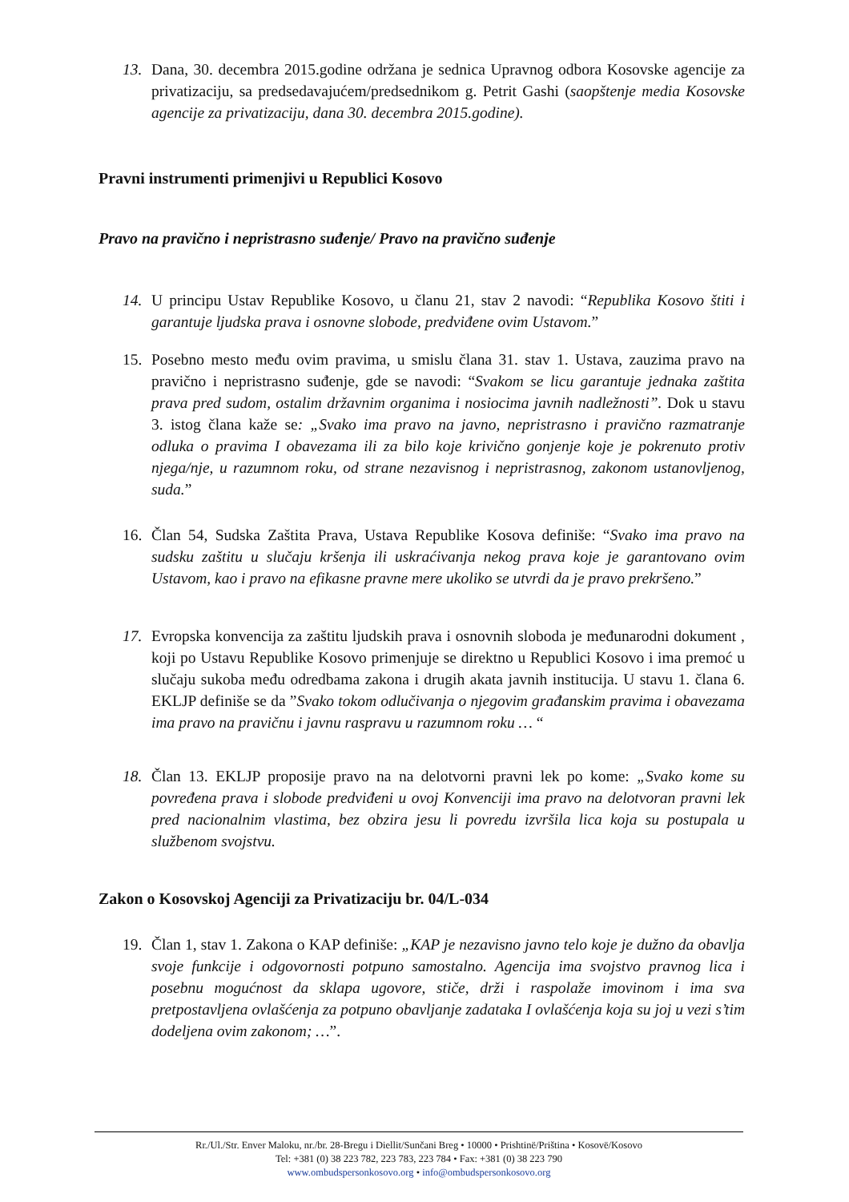13. Dana, 30. decembra 2015.godine održana je sednica Upravnog odbora Kosovske agencije za privatizaciju, sa predsedavajućem/predsednikom g. Petrit Gashi (saopštenje media Kosovske agencije za privatizaciju, dana 30. decembra 2015.godine).
Pravni instrumenti primenjivi u Republici Kosovo
Pravo na pravično i nepristrasno suđenje/ Pravo na pravično suđenje
14. U principu Ustav Republike Kosovo, u članu 21, stav 2 navodi: “Republika Kosovo štiti i garantuje ljudska prava i osnovne slobode, predviđene ovim Ustavom.”
15. Posebno mesto među ovim pravima, u smislu člana 31. stav 1. Ustava, zauzima pravo na pravično i nepristrasno suđenje, gde se navodi: “Svakom se licu garantuje jednaka zaštita prava pred sudom, ostalim državnim organima i nosiocima javnih nadležnosti”. Dok u stavu 3. istog člana kaže se: „Svako ima pravo na javno, nepristrasno i pravično razmatranje odluka o pravima I obavezama ili za bilo koje krivično gonjenje koje je pokrenuto protiv njega/nje, u razumnom roku, od strane nezavisnog i nepristrasnog, zakonom ustanovljenog, suda.”
16. Član 54, Sudska Zaštita Prava, Ustava Republike Kosova definiše: “Svako ima pravo na sudsku zaštitu u slučaju kršenja ili uskraćivanja nekog prava koje je garantovano ovim Ustavom, kao i pravo na efikasne pravne mere ukoliko se utvrdi da je pravo prekršeno.”
17. Evropska konvencija za zaštitu ljudskih prava i osnovnih sloboda je međunarodni dokument , koji po Ustavu Republike Kosovo primenjuje se direktno u Republici Kosovo i ima premoć u slučaju sukoba među odredbama zakona i drugih akata javnih institucija. U stavu 1. člana 6. EKLJP definiše se da ”Svako tokom odlučivanja o njegovim građanskim pravima i obavezama ima pravo na pravičnu i javnu raspravu u razumnom roku … “
18. Član 13. EKLJP proposije pravo na na delotvorni pravni lek po kome: „Svako kome su povređena prava i slobode predviđeni u ovoj Konvenciji ima pravo na delotvoran pravni lek pred nacionalnim vlastima, bez obzira jesu li povredu izvršila lica koja su postupala u službenom svojstvu.
Zakon o Kosovskoj Agenciji za Privatizaciju br. 04/L-034
19. Član 1, stav 1. Zakona o KAP definiše: „KAP je nezavisno javno telo koje je dužno da obavlja svoje funkcije i odgovornosti potpuno samostalno. Agencija ima svojstvo pravnog lica i posebnu mogućnost da sklapa ugovore, stiče, drži i raspolaže imovinom i ima sva pretpostavljena ovlašćenja za potpuno obavljanje zadataka I ovlašćenja koja su joj u vezi s’tim dodeljena ovim zakonom; …”.
Rr./Ul./Str. Enver Maloku, nr./br. 28-Bregu i Diellit/Sunčani Breg • 10000 • Prishtinë/Priština • Kosovë/Kosovo
Tel: +381 (0) 38 223 782, 223 783, 223 784 • Fax: +381 (0) 38 223 790
www.ombudspersonkosovo.org • info@ombudspersonkosovo.org